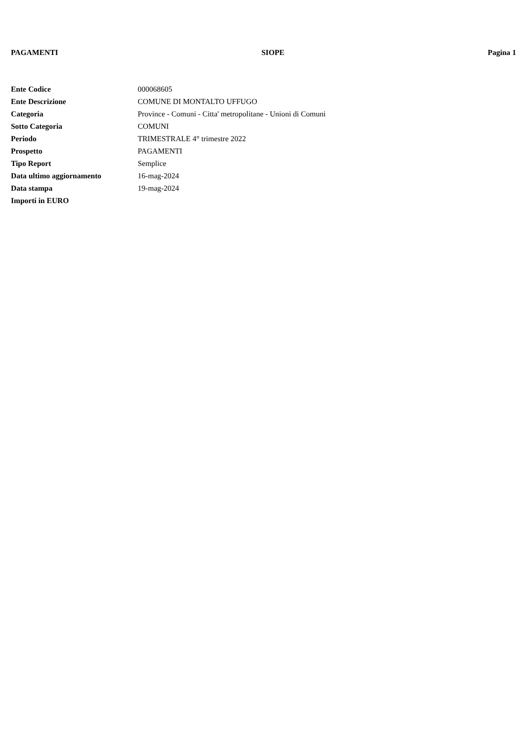PAGAMENTI SIOPE Pagina 1
| Ente Codice | 000068605 |
| Ente Descrizione | COMUNE DI MONTALTO UFFUGO |
| Categoria | Province - Comuni - Citta' metropolitane - Unioni di Comuni |
| Sotto Categoria | COMUNI |
| Periodo | TRIMESTRALE 4° trimestre 2022 |
| Prospetto | PAGAMENTI |
| Tipo Report | Semplice |
| Data ultimo aggiornamento | 16-mag-2024 |
| Data stampa | 19-mag-2024 |
| Importi in EURO | |